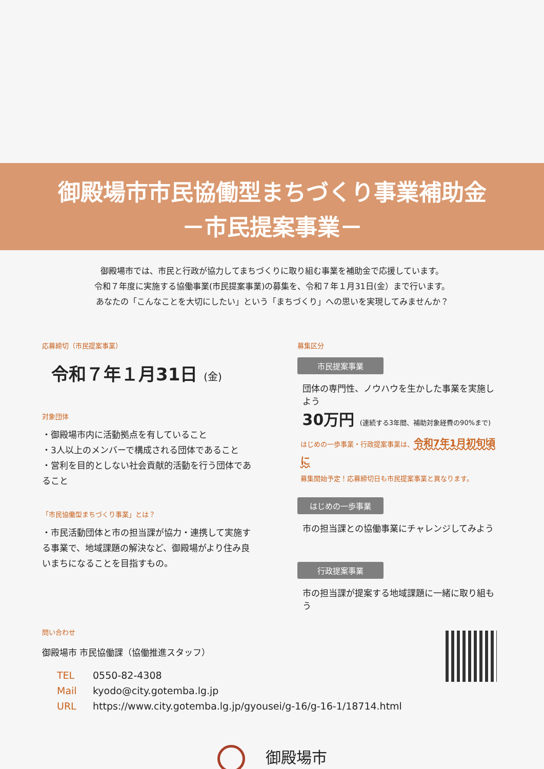御殿場市市民協働型まちづくり事業補助金
－市民提案事業－
御殿場市では、市民と行政が協力してまちづくりに取り組む事業を補助金で応援しています。
令和７年度に実施する協働事業(市民提案事業)の募集を、令和７年１月31日(金）まで行います。
あなたの「こんなことを大切にしたい」という「まちづくり」への思いを実現してみませんか？
応募締切（市民提案事業）
令和７年１月31日 (金)
対象団体
・御殿場市内に活動拠点を有していること
・3人以上のメンバーで構成される団体であること
・営利を目的としない社会貢献的活動を行う団体であること
「市民協働型まちづくり事業」とは？
・市民活動団体と市の担当課が協力・連携して実施する事業で、地域課題の解決など、御殿場がより住み良いまちになることを目指すもの。
募集区分
市民提案事業
団体の専門性、ノウハウを生かした事業を実施しよう
30万円 (連続する3年間、補助対象経費の90%まで)
はじめの一歩事業・行政提案事業は、令和7年1月初旬頃に
募集開始予定！応募締切日も市民提案事業と異なります。
はじめの一歩事業
市の担当課との協働事業にチャレンジしてみよう
行政提案事業
市の担当課が提案する地域課題に一緒に取り組もう
問い合わせ
御殿場市 市民協働課（協働推進スタッフ）
| TEL | 0550-82-4308 |
| Mail | kyodo@city.gotemba.lg.jp |
| URL | https://www.city.gotemba.lg.jp/gyousei/g-16/g-16-1/18714.html |
御殿場市